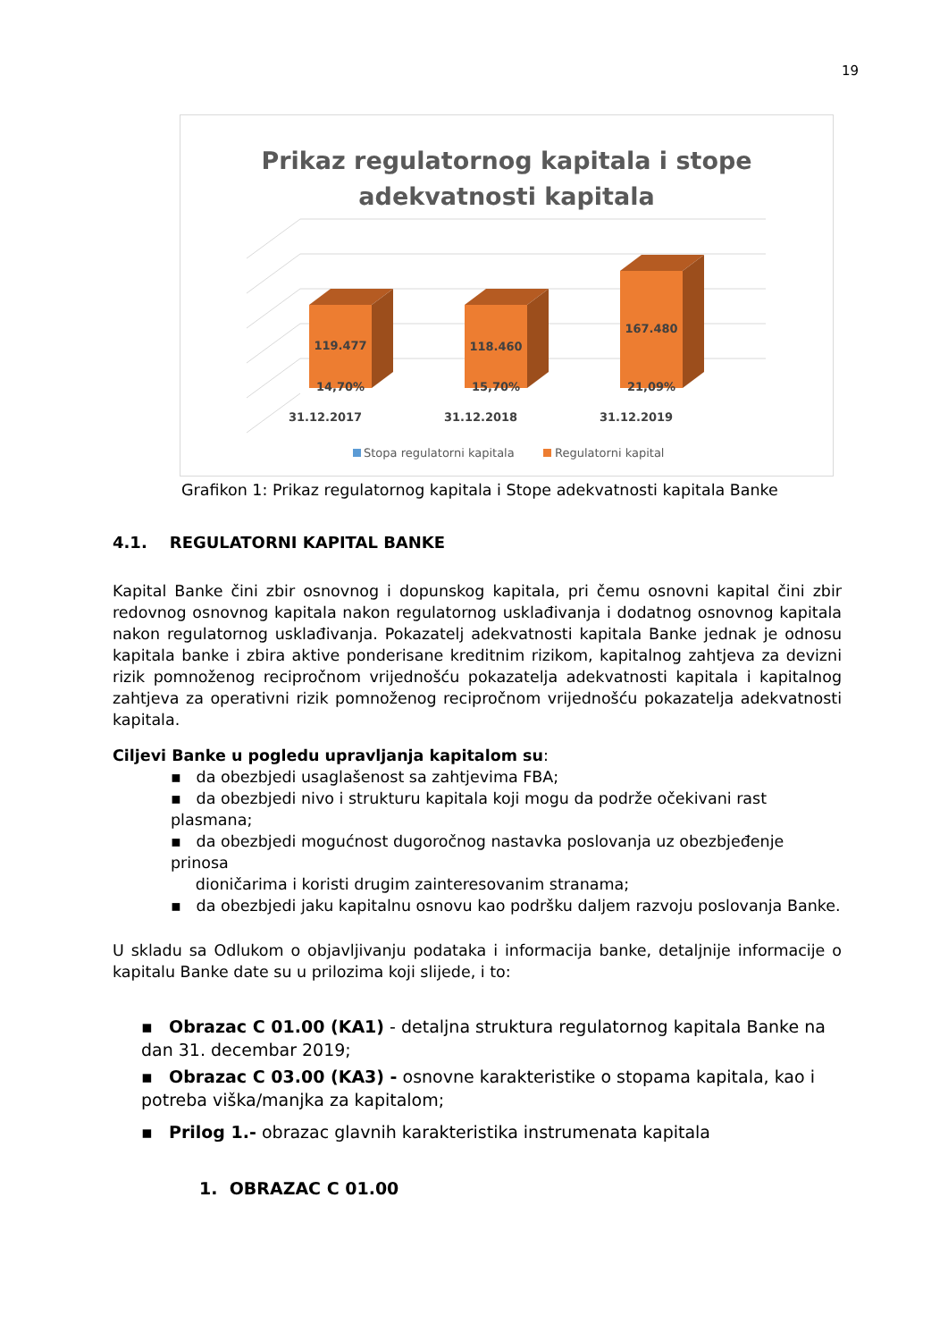19
Prikaz regulatornog kapitala i stope
adekvatnosti kapitala
119.477
118.460
167.480
14,70%
15,70%
21,09%
31.12.2017
31.12.2018
31.12.2019
Stopa regulatorni kapitala
Regulatorni kapital
Grafikon 1: Prikaz regulatornog kapitala i Stope adekvatnosti kapitala Banke
4.1. REGULATORNI KAPITAL BANKE
Kapital Banke čini zbir osnovnog i dopunskog kapitala, pri čemu osnovni kapital čini zbir redovnog osnovnog kapitala nakon regulatornog usklađivanja i dodatnog osnovnog kapitala nakon regulatornog usklađivanja. Pokazatelj adekvatnosti kapitala Banke jednak je odnosu kapitala banke i zbira aktive ponderisane kreditnim rizikom, kapitalnog zahtjeva za devizni rizik pomnoženog recipročnom vrijednošću pokazatelja adekvatnosti kapitala i kapitalnog zahtjeva za operativni rizik pomnoženog recipročnom vrijednošću pokazatelja adekvatnosti kapitala.
Ciljevi Banke u pogledu upravljanja kapitalom su:
▪ da obezbjedi usaglašenost sa zahtjevima FBA;
▪ da obezbjedi nivo i strukturu kapitala koji mogu da podrže očekivani rast plasmana;
▪ da obezbjedi mogućnost dugoročnog nastavka poslovanja uz obezbjeđenje prinosa
dioničarima i koristi drugim zainteresovanim stranama;
▪ da obezbjedi jaku kapitalnu osnovu kao podršku daljem razvoju poslovanja Banke.
U skladu sa Odlukom o objavljivanju podataka i informacija banke, detaljnije informacije o kapitalu Banke date su u prilozima koji slijede, i to:
▪ Obrazac C 01.00 (KA1) - detaljna struktura regulatornog kapitala Banke na dan 31. decembar 2019;
▪ Obrazac C 03.00 (KA3) - osnovne karakteristike o stopama kapitala, kao i potreba viška/manjka za kapitalom;
▪ Prilog 1.- obrazac glavnih karakteristika instrumenata kapitala
1. OBRAZAC C 01.00